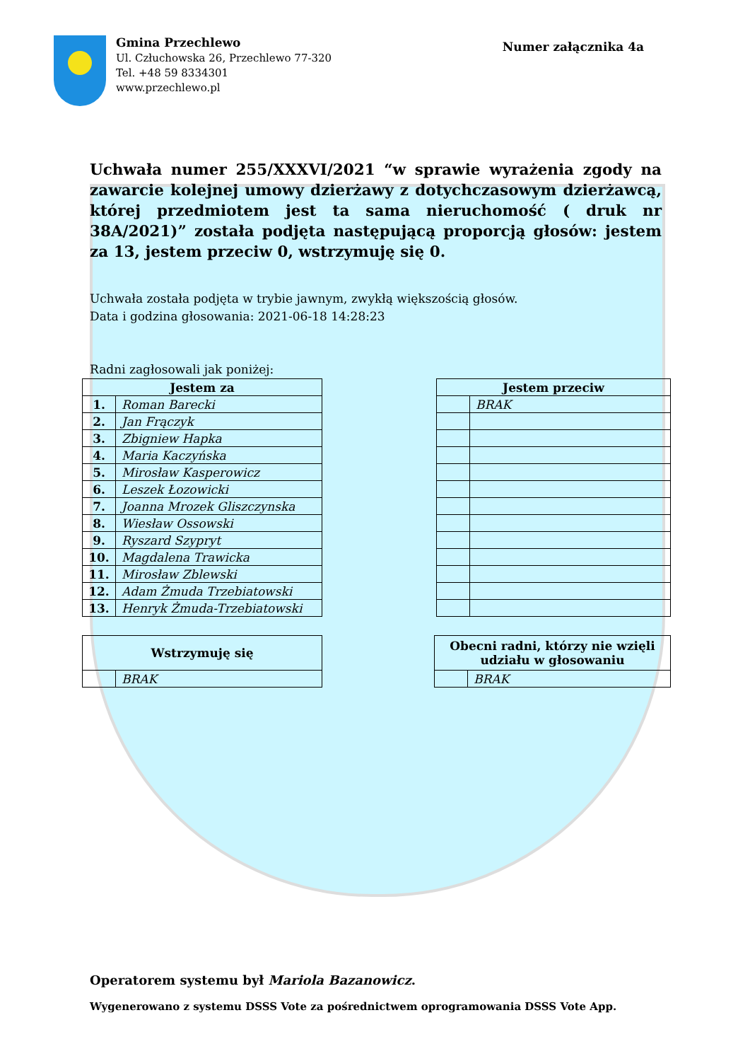Gmina Przechlewo
Ul. Człuchowska 26, Przechlewo 77-320
Tel. +48 59 8334301
www.przechlewo.pl
Numer załącznika 4a
Uchwała numer 255/XXXVI/2021 “w sprawie wyrażenia zgody na zawarcie kolejnej umowy dzierżawy z dotychczasowym dzierżawcą, której przedmiotem jest ta sama nieruchomość ( druk nr 38A/2021)” została podjęta następującą proporcją głosów: jestem za 13, jestem przeciw 0, wstrzymuję się 0.
Uchwała została podjęta w trybie jawnym, zwykłą większością głosów.
Data i godzina głosowania: 2021-06-18 14:28:23
Radni zagłosowali jak poniżej:
| Jestem za | |
| --- | --- |
| 1. | Roman Barecki |
| 2. | Jan Frączyk |
| 3. | Zbigniew Hapka |
| 4. | Maria Kaczyńska |
| 5. | Mirosław Kasperowicz |
| 6. | Leszek Łozowicki |
| 7. | Joanna Mrozek Gliszczynska |
| 8. | Wiesław Ossowski |
| 9. | Ryszard Szypryt |
| 10. | Magdalena Trawicka |
| 11. | Mirosław Zblewski |
| 12. | Adam Żmuda Trzebiatowski |
| 13. | Henryk Żmuda-Trzebiatowski |
| Jestem przeciw | |
| --- | --- |
| | BRAK |
| Wstrzymuję się | |
| --- | --- |
| | BRAK |
| Obecni radni, którzy nie wzięli udziału w głosowaniu | |
| --- | --- |
| | BRAK |
Operatorem systemu był Mariola Bazanowicz.
Wygenerowano z systemu DSSS Vote za pośrednictwem oprogramowania DSSS Vote App.